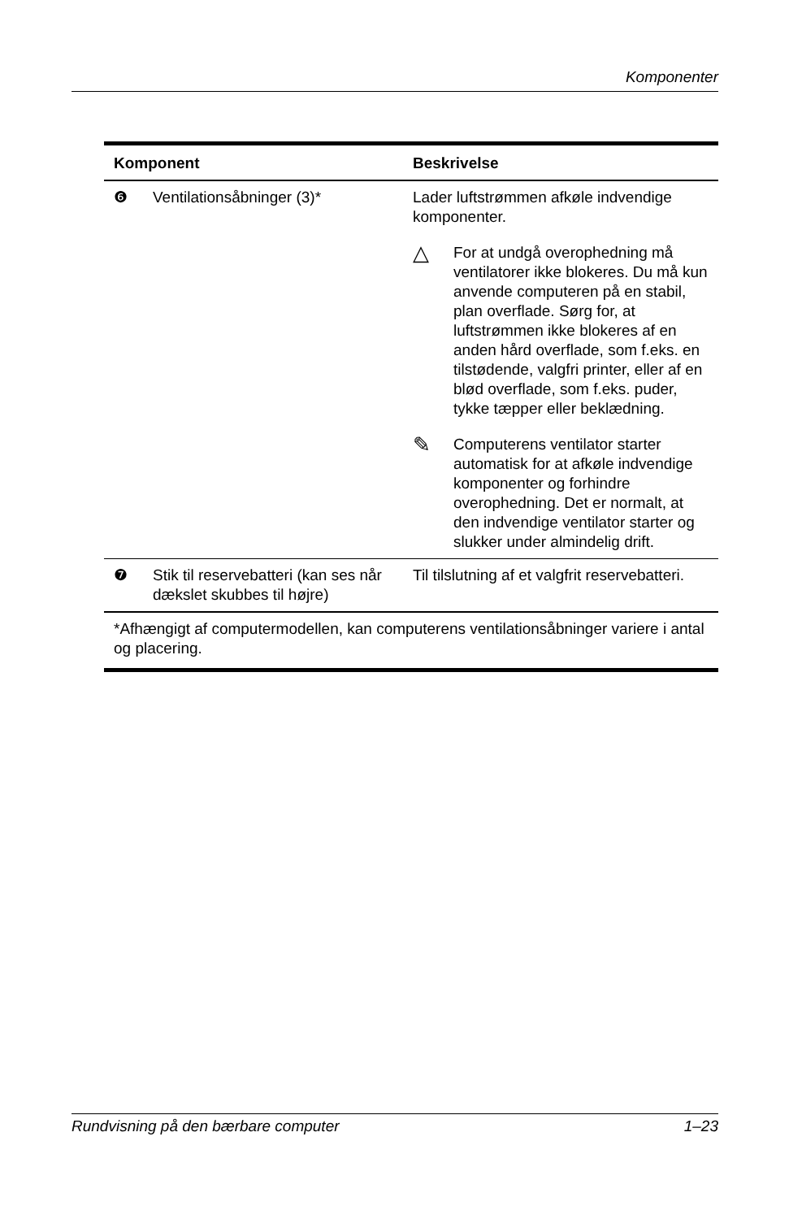Komponenter
| Komponent | | Beskrivelse |
| --- | --- | --- |
| ❻ | Ventilationsåbninger (3)* | Lader luftstrømmen afkøle indvendige komponenter. △ For at undgå overophedning må ventilatorer ikke blokeres. Du må kun anvende computeren på en stabil, plan overflade. Sørg for, at luftstrømmen ikke blokeres af en anden hård overflade, som f.eks. en tilstødende, valgfri printer, eller af en blød overflade, som f.eks. puder, tykke tæpper eller beklædning. ✎ Computerens ventilator starter automatisk for at afkøle indvendige komponenter og forhindre overophedning. Det er normalt, at den indvendige ventilator starter og slukker under almindelig drift. |
| ❼ | Stik til reservebatteri (kan ses når dækslet skubbes til højre) | Til tilslutning af et valgfrit reservebatteri. |
| *Afhængigt af computermodellen, kan computerens ventilationsåbninger variere i antal og placering. | | |
Rundvisning på den bærbare computer 1–23